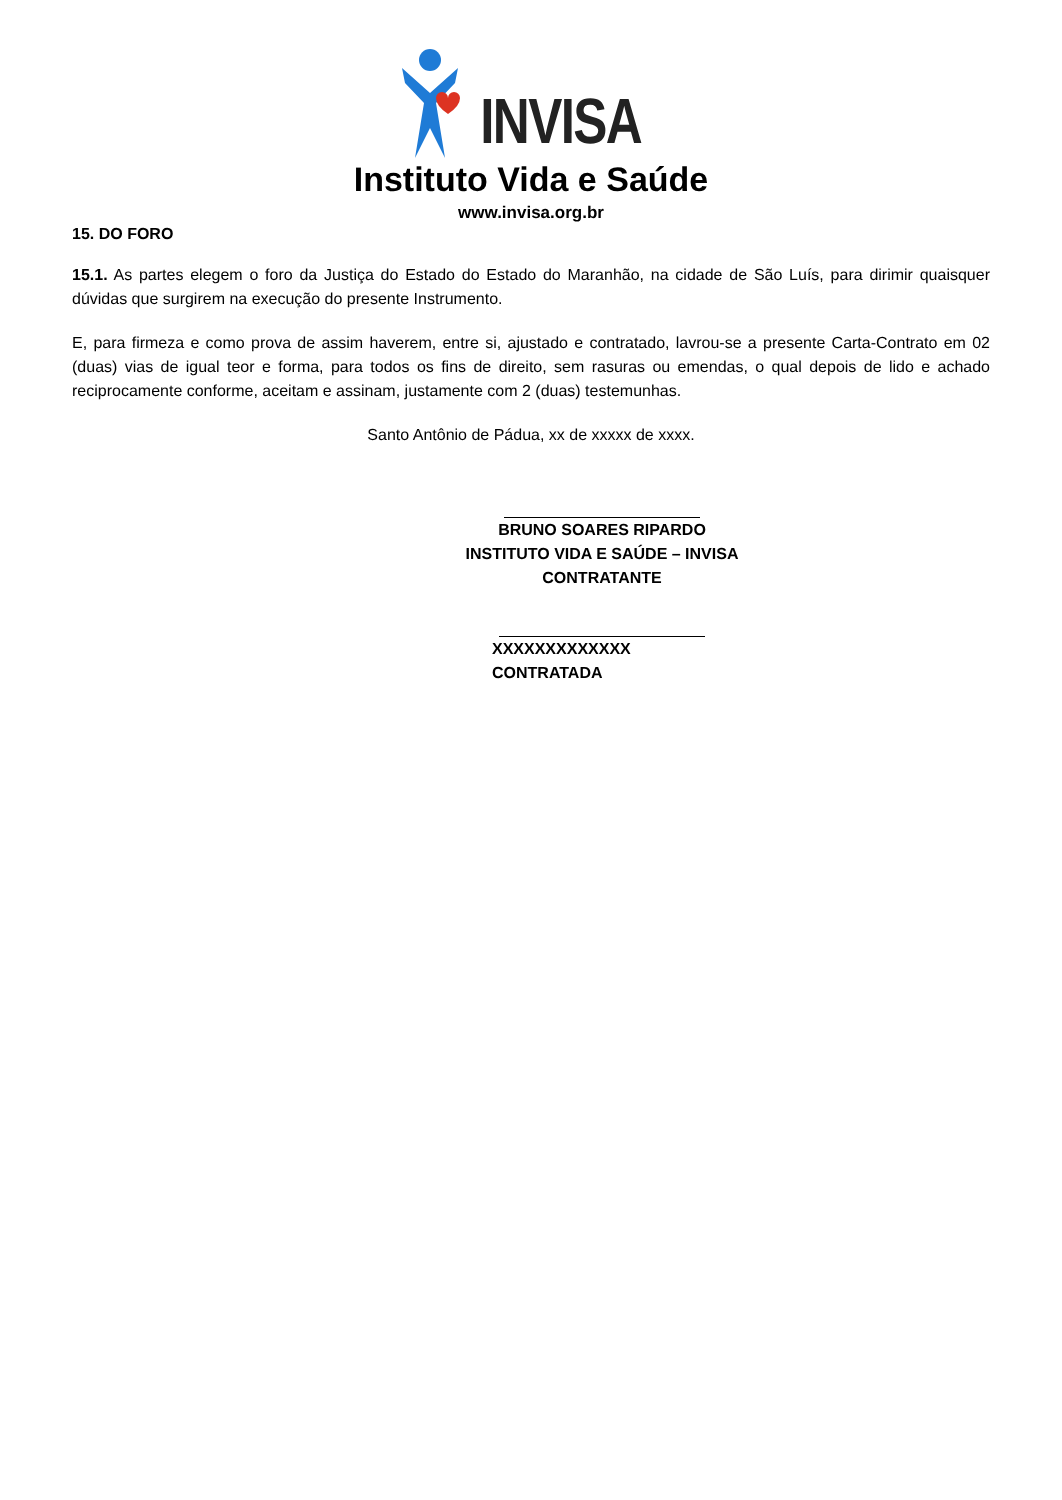INVISA
Instituto Vida e Saúde
www.invisa.org.br
15. DO FORO
15.1. As partes elegem o foro da Justiça do Estado do Estado do Maranhão, na cidade de São Luís, para dirimir quaisquer dúvidas que surgirem na execução do presente Instrumento.
E, para firmeza e como prova de assim haverem, entre si, ajustado e contratado, lavrou-se a presente Carta-Contrato em 02 (duas) vias de igual teor e forma, para todos os fins de direito, sem rasuras ou emendas, o qual depois de lido e achado reciprocamente conforme, aceitam e assinam, justamente com 2 (duas) testemunhas.
Santo Antônio de Pádua, xx de xxxxx de xxxx.
BRUNO SOARES RIPARDO
INSTITUTO VIDA E SAÚDE – INVISA
CONTRATANTE
XXXXXXXXXXXXX
CONTRATADA